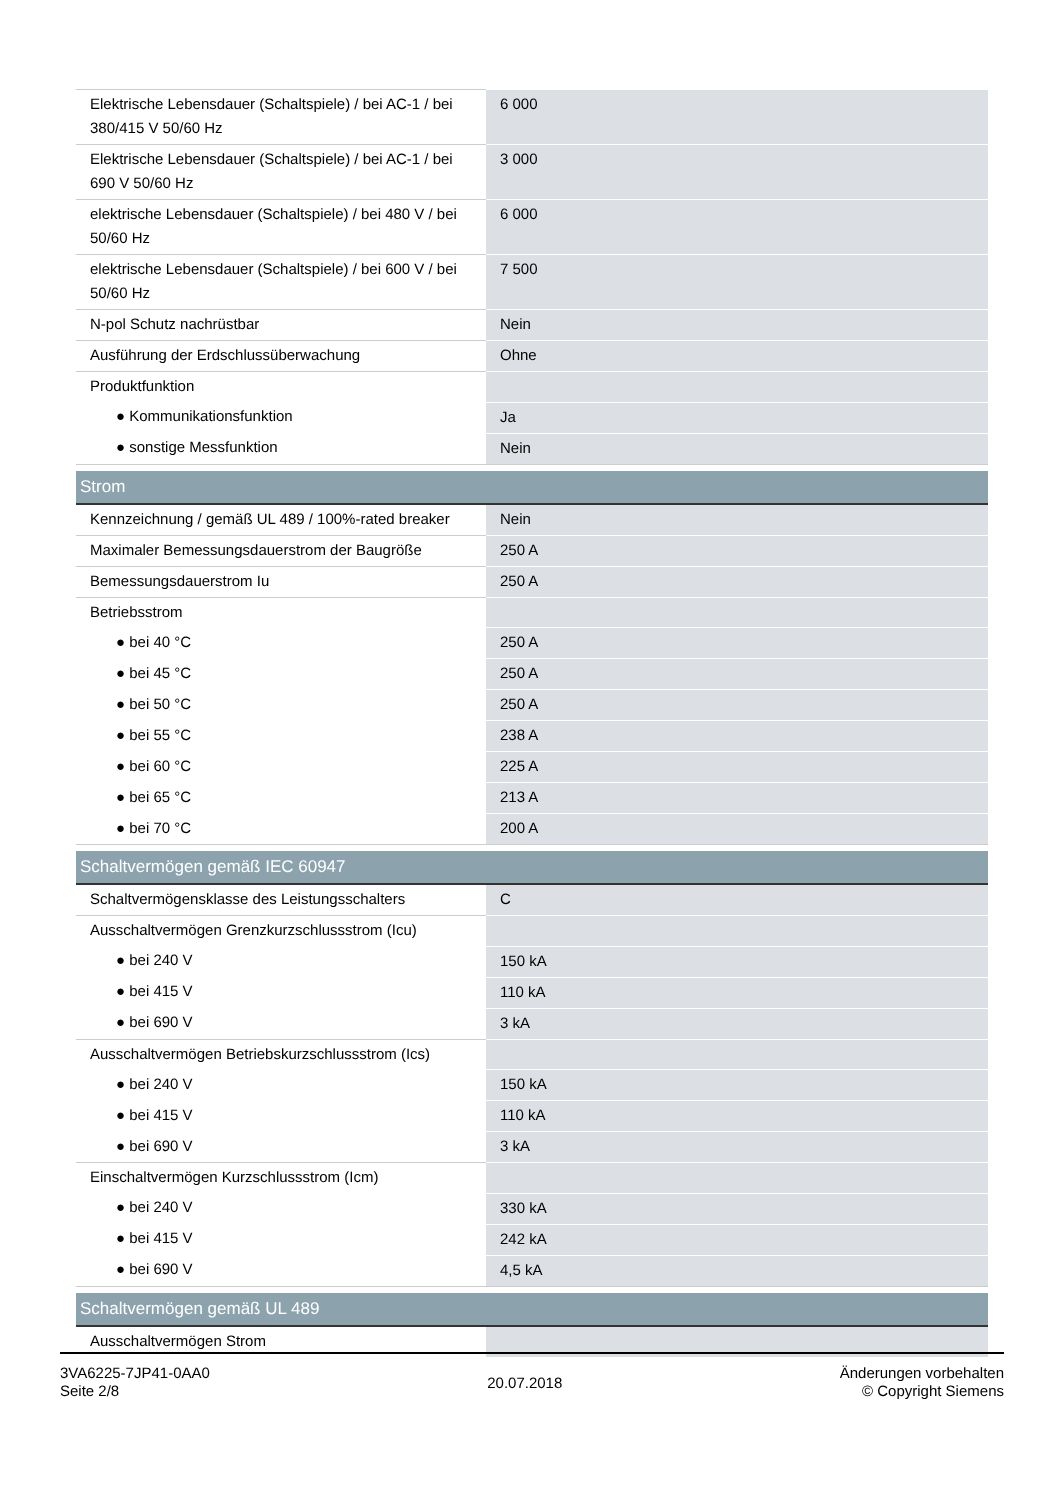| Elektrische Lebensdauer (Schaltspiele) / bei AC-1 / bei 380/415 V 50/60 Hz | 6 000 |
| Elektrische Lebensdauer (Schaltspiele) / bei AC-1 / bei 690 V 50/60 Hz | 3 000 |
| elektrische Lebensdauer (Schaltspiele) / bei 480 V / bei 50/60 Hz | 6 000 |
| elektrische Lebensdauer (Schaltspiele) / bei 600 V / bei 50/60 Hz | 7 500 |
| N-pol Schutz nachrüstbar | Nein |
| Ausführung der Erdschlussüberwachung | Ohne |
| Produktfunktion | |
| ● Kommunikationsfunktion | Ja |
| ● sonstige Messfunktion | Nein |
| Strom | |
| Kennzeichnung / gemäß UL 489 / 100%-rated breaker | Nein |
| Maximaler Bemessungsdauerstrom der Baugröße | 250 A |
| Bemessungsdauerstrom Iu | 250 A |
| Betriebsstrom | |
| ● bei 40 °C | 250 A |
| ● bei 45 °C | 250 A |
| ● bei 50 °C | 250 A |
| ● bei 55 °C | 238 A |
| ● bei 60 °C | 225 A |
| ● bei 65 °C | 213 A |
| ● bei 70 °C | 200 A |
| Schaltvermögen gemäß IEC 60947 | |
| Schaltvermögensklasse des Leistungsschalters | C |
| Ausschaltvermögen Grenzkurzschlussstrom (Icu) | |
| ● bei 240 V | 150 kA |
| ● bei 415 V | 110 kA |
| ● bei 690 V | 3 kA |
| Ausschaltvermögen Betriebskurzschlussstrom (Ics) | |
| ● bei 240 V | 150 kA |
| ● bei 415 V | 110 kA |
| ● bei 690 V | 3 kA |
| Einschaltvermögen Kurzschlussstrom (Icm) | |
| ● bei 240 V | 330 kA |
| ● bei 415 V | 242 kA |
| ● bei 690 V | 4,5 kA |
| Schaltvermögen gemäß UL 489 | |
| Ausschaltvermögen Strom | |
3VA6225-7JP41-0AA0
Seite 2/8
20.07.2018
Änderungen vorbehalten
© Copyright Siemens